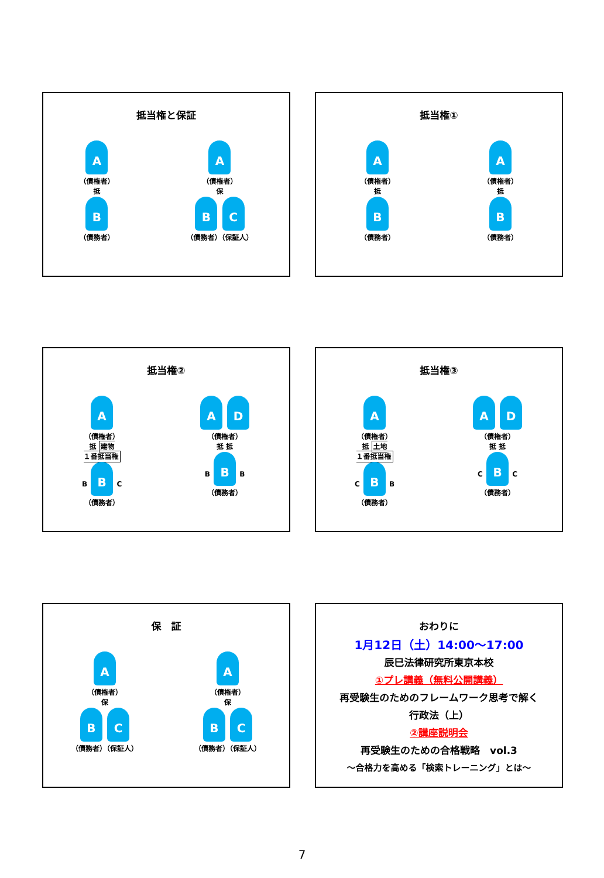抵当権と保証
A
（債権者）
抵
B
（債務者）
A
（債権者）
保
B C
（債務者）（保証人）
抵当権①
A
（債権者）
抵
B
（債務者）
A
（債権者）
抵
B
（債務者）
抵当権②
A
（債権者）
抵 建物
１番抵当権
B B C
（債務者）
A D
（債権者）
抵 抵
B B B
（債務者）
抵当権③
A
（債権者）
抵 土地
１番抵当権
C B B
（債務者）
A D
（債権者）
抵 抵
C B C
（債務者）
保　証
A
（債権者）
保
B C
（債務者）（保証人）
A
（債権者）
保
B C
（債務者）（保証人）
おわりに
1月12日（土）14:00～17:00
辰巳法律研究所東京本校
①プレ講義（無料公開講義）
再受験生のためのフレームワーク思考で解く
行政法（上）
②講座説明会
再受験生のための合格戦略　vol.3
～合格力を高める「検索トレーニング」とは～
7